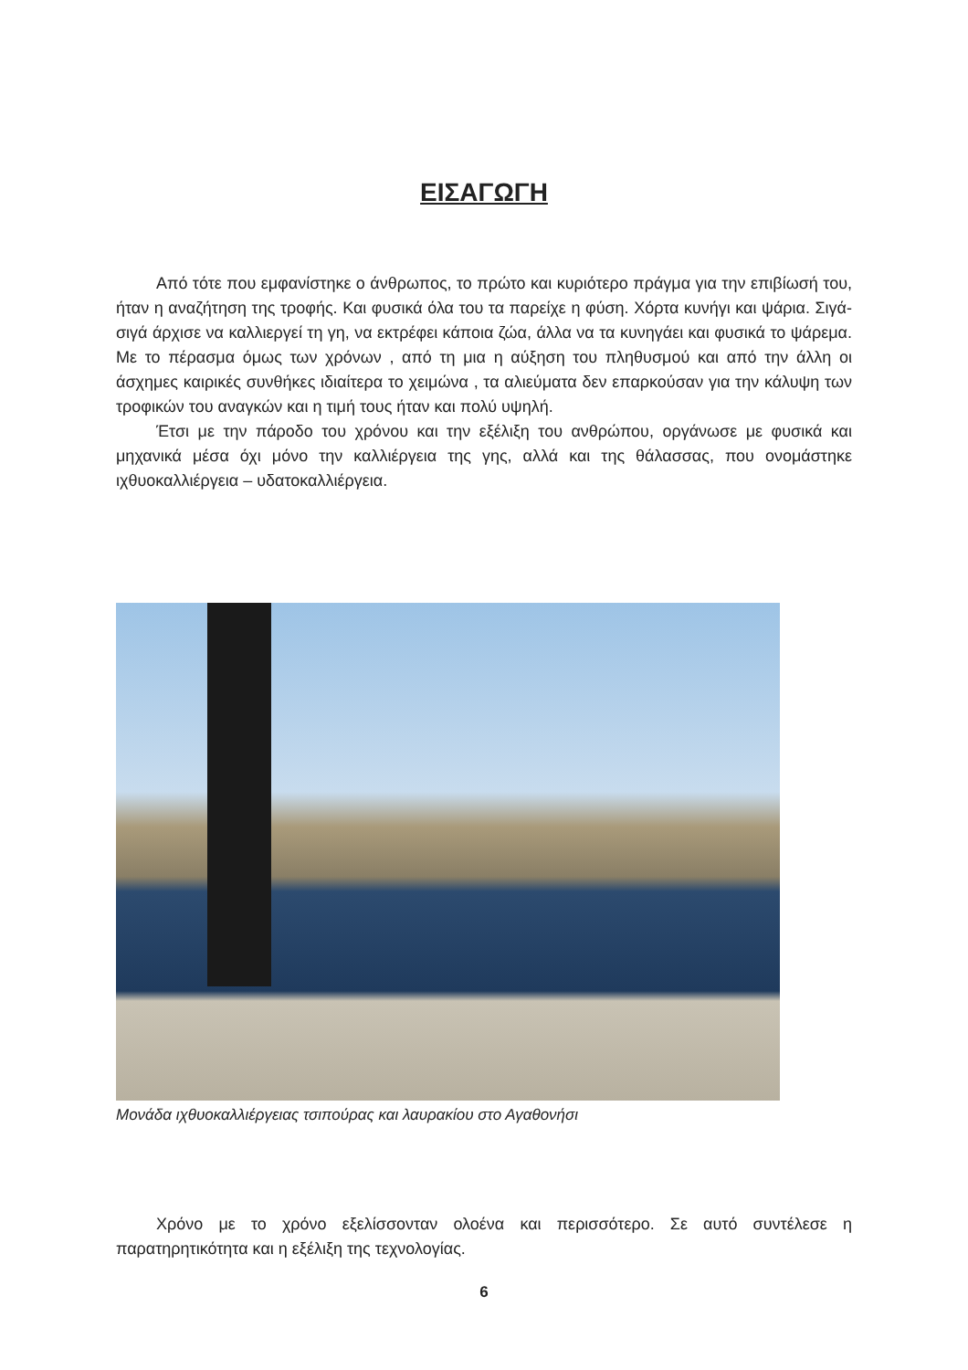ΕΙΣΑΓΩΓΗ
Από τότε που εμφανίστηκε ο άνθρωπος, το πρώτο και κυριότερο πράγμα για την επιβίωσή του, ήταν η αναζήτηση της τροφής. Και φυσικά όλα του τα παρείχε η φύση. Χόρτα κυνήγι και ψάρια. Σιγά-σιγά άρχισε να καλλιεργεί τη γη, να εκτρέφει κάποια ζώα, άλλα να τα κυνηγάει και φυσικά το ψάρεμα. Με το πέρασμα όμως των χρόνων , από τη μια η αύξηση του πληθυσμού και από την άλλη οι άσχημες καιρικές συνθήκες ιδιαίτερα το χειμώνα , τα αλιεύματα δεν επαρκούσαν για την κάλυψη των τροφικών του αναγκών και η τιμή τους ήταν και πολύ υψηλή.
Έτσι με την πάροδο του χρόνου και την εξέλιξη του ανθρώπου, οργάνωσε με φυσικά και μηχανικά μέσα όχι μόνο την καλλιέργεια της γης, αλλά και της θάλασσας, που ονομάστηκε ιχθυοκαλλιέργεια – υδατοκαλλιέργεια.
Μονάδα ιχθυοκαλλιέργειας τσιπούρας και λαυρακίου στο Αγαθονήσι
Χρόνο με το χρόνο εξελίσσονταν ολοένα και περισσότερο. Σε αυτό συντέλεσε η παρατηρητικότητα και η εξέλιξη της τεχνολογίας.
6